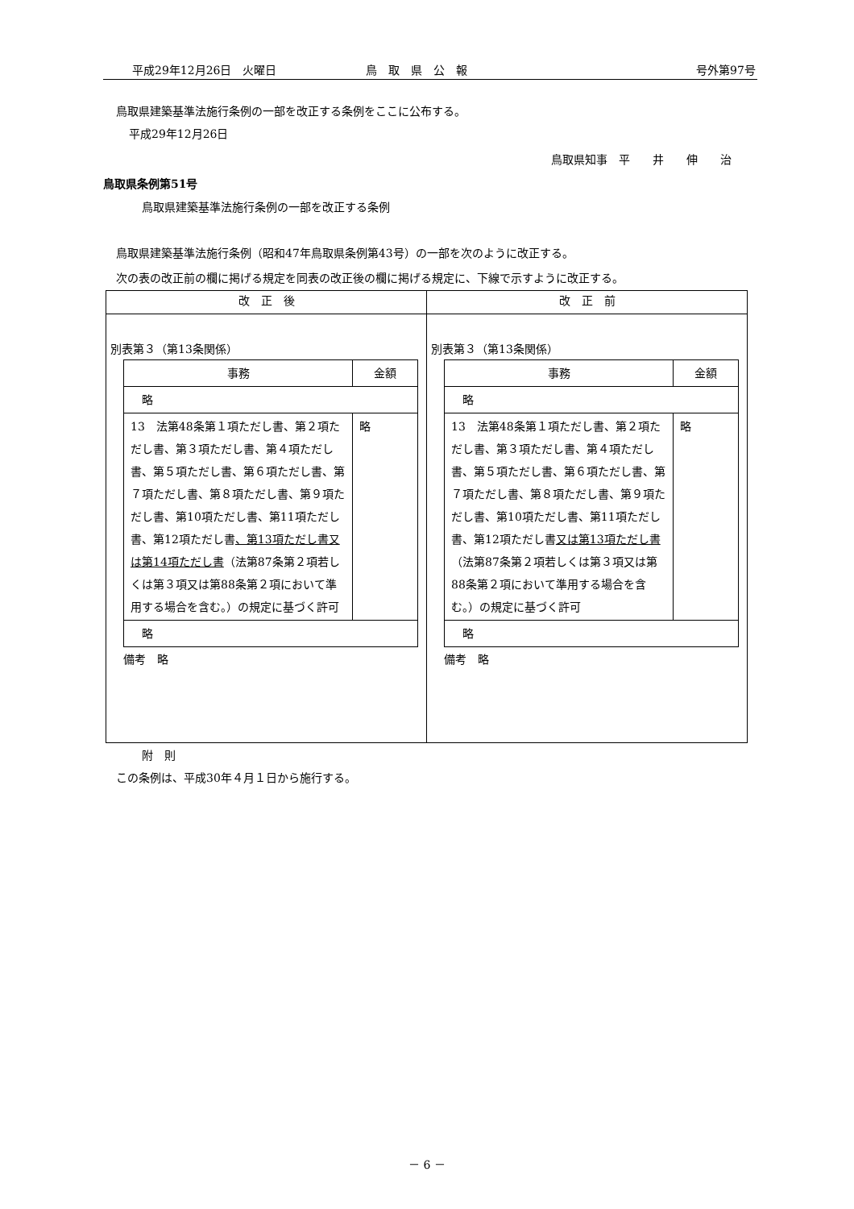平成29年12月26日　火曜日 鳥　取　県　公　報 号外第97号
鳥取県建築基準法施行条例の一部を改正する条例をここに公布する。
平成29年12月26日
鳥取県知事　平　　井　　伸　　治
鳥取県条例第51号
鳥取県建築基準法施行条例の一部を改正する条例
鳥取県建築基準法施行条例（昭和47年鳥取県条例第43号）の一部を次のように改正する。
次の表の改正前の欄に掲げる規定を同表の改正後の欄に掲げる規定に、下線で示すように改正する。
| 改 正 後 | 改 正 前 |
| --- | --- |
| 別表第３（第13条関係） / 事務 / 金額 / / --- / --- / / 略 / / / 13 法第48条第１項ただし書、第２項ただし書、第３項ただし書、第４項ただし書、第５項ただし書、第６項ただし書、第７項ただし書、第８項ただし書、第９項ただし書、第10項ただし書、第11項ただし書、第12項ただし書 、第13項ただし書又は第14項ただし書 （法第87条第２項若しくは第３項又は第88条第２項において準用する場合を含む。）の規定に基づく許可 / 略 / / 略 / / 備考 略 | 別表第３（第13条関係） / 事務 / 金額 / / --- / --- / / 略 / / / 13 法第48条第１項ただし書、第２項ただし書、第３項ただし書、第４項ただし書、第５項ただし書、第６項ただし書、第７項ただし書、第８項ただし書、第９項ただし書、第10項ただし書、第11項ただし書、第12項ただし書 又は第13項ただし書 （法第87条第２項若しくは第３項又は第88条第２項において準用する場合を含む。）の規定に基づく許可 / 略 / / 略 / / 備考 略 |
附　則
この条例は、平成30年４月１日から施行する。
－ 6 －